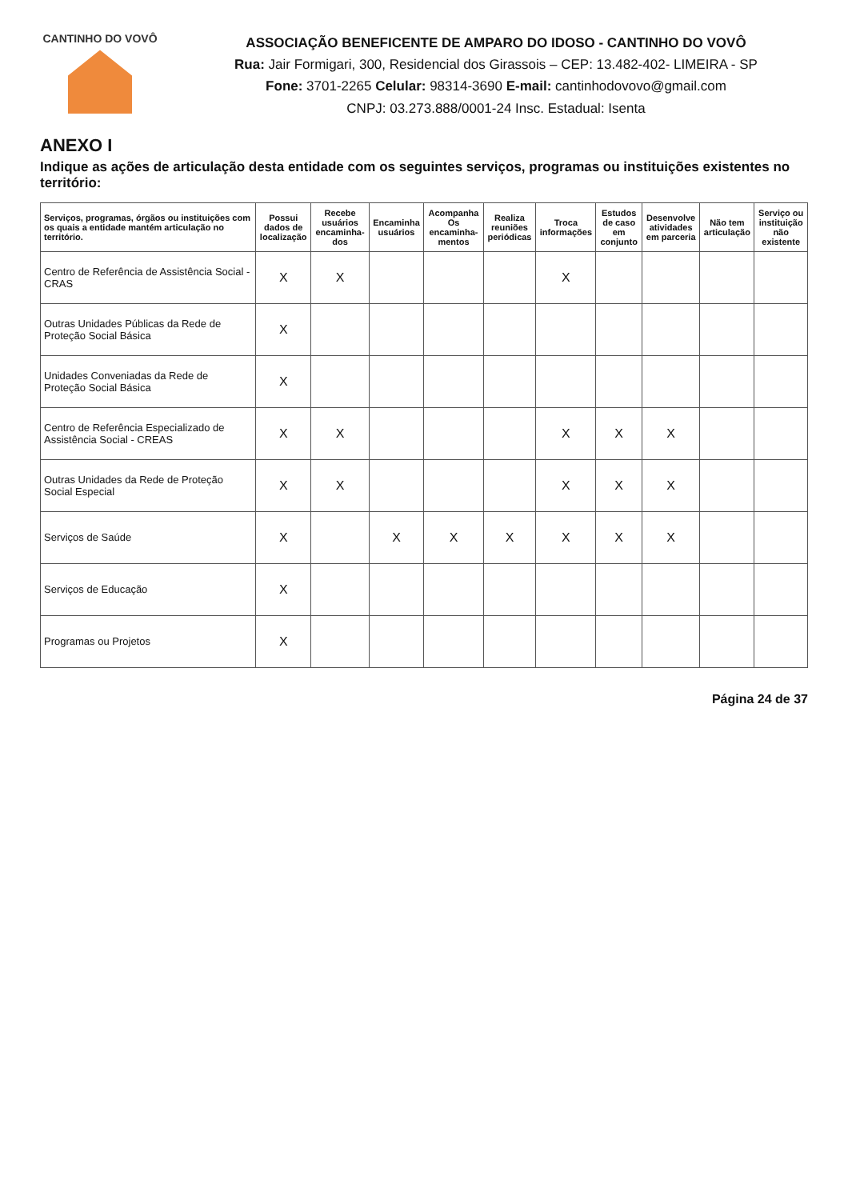CANTINHO DO VOVÔ
ASSOCIAÇÃO BENEFICENTE DE AMPARO DO IDOSO - CANTINHO DO VOVÔ
Rua: Jair Formigari, 300, Residencial dos Girassois – CEP: 13.482-402- LIMEIRA - SP
Fone: 3701-2265 Celular: 98314-3690 E-mail: cantinhodovovo@gmail.com
CNPJ: 03.273.888/0001-24 Insc. Estadual: Isenta
ANEXO I
Indique as ações de articulação desta entidade com os seguintes serviços, programas ou instituições existentes no território:
| Serviços, programas, órgãos ou instituições com os quais a entidade mantém articulação no território. | Possui dados de localização | Recebe usuários encaminha-dos | Encaminha usuários | Acompanha Os encaminha-mentos | Realiza reuniões periódicas | Troca informações | Estudos de caso em conjunto | Desenvolve atividades em parceria | Não tem articulação | Serviço ou instituição não existente |
| --- | --- | --- | --- | --- | --- | --- | --- | --- | --- | --- |
| Centro de Referência de Assistência Social - CRAS | X | X | | | | X | | | | |
| Outras Unidades Públicas da Rede de Proteção Social Básica | X | | | | | | | | | |
| Unidades Conveniadas da Rede de Proteção Social Básica | X | | | | | | | | | |
| Centro de Referência Especializado de Assistência Social - CREAS | X | X | | | | X | X | X | | |
| Outras Unidades da Rede de Proteção Social Especial | X | X | | | | X | X | X | | |
| Serviços de Saúde | X | | X | X | X | X | X | X | | |
| Serviços de Educação | X | | | | | | | | | |
| Programas ou Projetos | X | | | | | | | | | |
Página 24 de 37